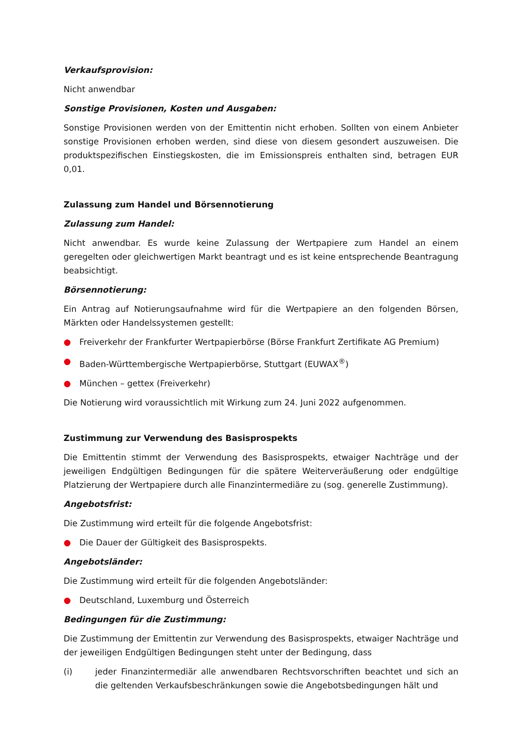Verkaufsprovision:
Nicht anwendbar
Sonstige Provisionen, Kosten und Ausgaben:
Sonstige Provisionen werden von der Emittentin nicht erhoben. Sollten von einem Anbieter sonstige Provisionen erhoben werden, sind diese von diesem gesondert auszuweisen. Die produktspezifischen Einstiegskosten, die im Emissionspreis enthalten sind, betragen EUR 0,01.
Zulassung zum Handel und Börsennotierung
Zulassung zum Handel:
Nicht anwendbar. Es wurde keine Zulassung der Wertpapiere zum Handel an einem geregelten oder gleichwertigen Markt beantragt und es ist keine entsprechende Beantragung beabsichtigt.
Börsennotierung:
Ein Antrag auf Notierungsaufnahme wird für die Wertpapiere an den folgenden Börsen, Märkten oder Handelssystemen gestellt:
● Freiverkehr der Frankfurter Wertpapierbörse (Börse Frankfurt Zertifikate AG Premium)
● Baden-Württembergische Wertpapierbörse, Stuttgart (EUWAX<sup>®</sup>)
● München – gettex (Freiverkehr)
Die Notierung wird voraussichtlich mit Wirkung zum 24. Juni 2022 aufgenommen.
Zustimmung zur Verwendung des Basisprospekts
Die Emittentin stimmt der Verwendung des Basisprospekts, etwaiger Nachträge und der jeweiligen Endgültigen Bedingungen für die spätere Weiterveräußerung oder endgültige Platzierung der Wertpapiere durch alle Finanzintermediäre zu (sog. generelle Zustimmung).
Angebotsfrist:
Die Zustimmung wird erteilt für die folgende Angebotsfrist:
● Die Dauer der Gültigkeit des Basisprospekts.
Angebotsländer:
Die Zustimmung wird erteilt für die folgenden Angebotsländer:
● Deutschland, Luxemburg und Österreich
Bedingungen für die Zustimmung:
Die Zustimmung der Emittentin zur Verwendung des Basisprospekts, etwaiger Nachträge und der jeweiligen Endgültigen Bedingungen steht unter der Bedingung, dass
(i) jeder Finanzintermediär alle anwendbaren Rechtsvorschriften beachtet und sich an die geltenden Verkaufsbeschränkungen sowie die Angebotsbedingungen hält und